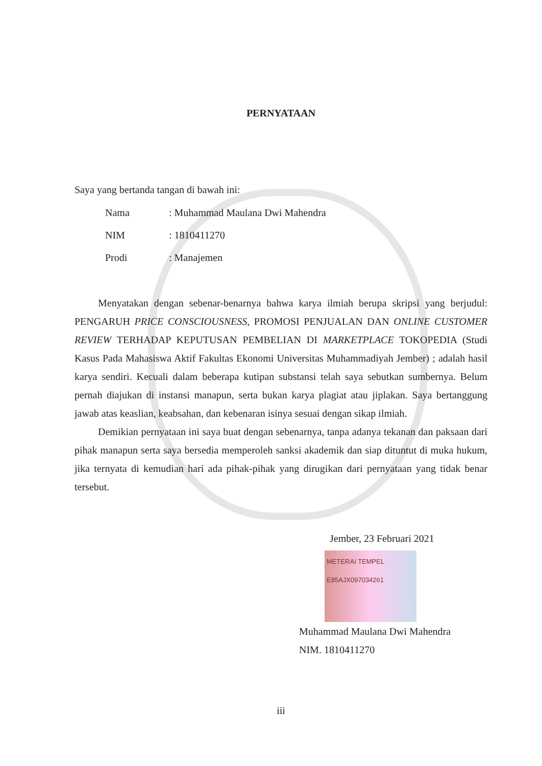PERNYATAAN
Saya yang bertanda tangan di bawah ini:
| Nama | : Muhammad Maulana Dwi Mahendra |
| NIM | : 1810411270 |
| Prodi | : Manajemen |
Menyatakan dengan sebenar-benarnya bahwa karya ilmiah berupa skripsi yang berjudul: PENGARUH PRICE CONSCIOUSNESS, PROMOSI PENJUALAN DAN ONLINE CUSTOMER REVIEW TERHADAP KEPUTUSAN PEMBELIAN DI MARKETPLACE TOKOPEDIA (Studi Kasus Pada Mahasiswa Aktif Fakultas Ekonomi Universitas Muhammadiyah Jember) ; adalah hasil karya sendiri. Kecuali dalam beberapa kutipan substansi telah saya sebutkan sumbernya. Belum pernah diajukan di instansi manapun, serta bukan karya plagiat atau jiplakan. Saya bertanggung jawab atas keaslian, keabsahan, dan kebenaran isinya sesuai dengan sikap ilmiah.
Demikian pernyataan ini saya buat dengan sebenarnya, tanpa adanya tekanan dan paksaan dari pihak manapun serta saya bersedia memperoleh sanksi akademik dan siap dituntut di muka hukum, jika ternyata di kemudian hari ada pihak-pihak yang dirugikan dari pernyataan yang tidak benar tersebut.
Jember, 23 Februari 2021
METERAI TEMPEL
E85AJX097034261
Muhammad Maulana Dwi Mahendra
NIM. 1810411270
iii